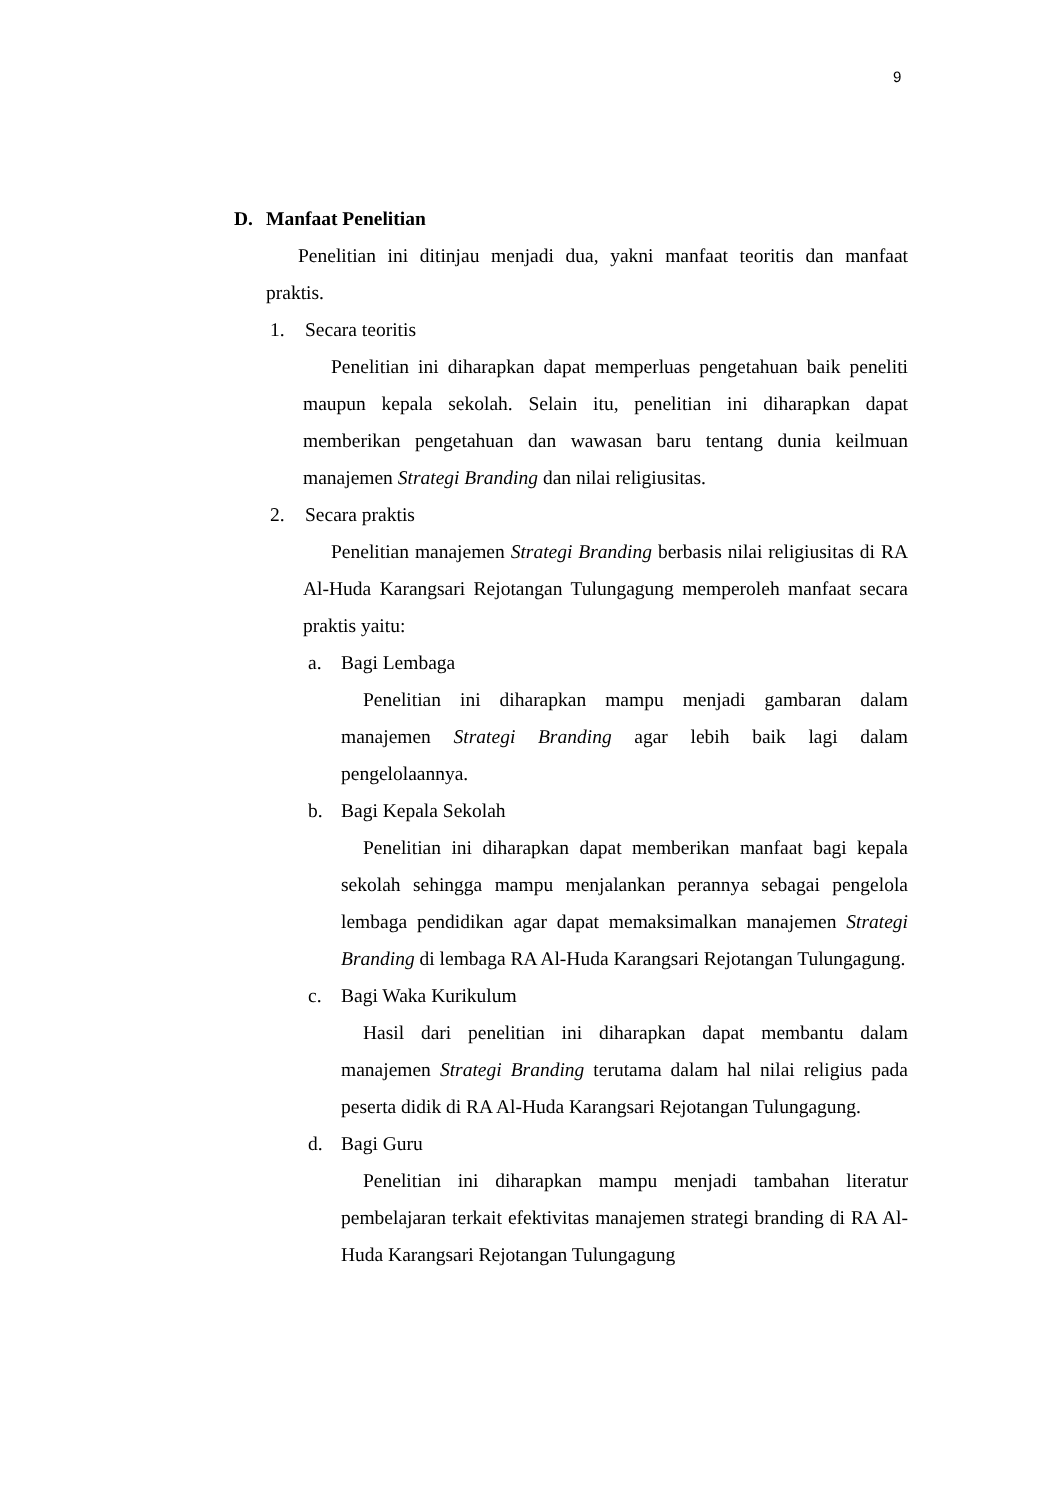9
D. Manfaat Penelitian
Penelitian ini ditinjau menjadi dua, yakni manfaat teoritis dan manfaat praktis.
1. Secara teoritis
Penelitian ini diharapkan dapat memperluas pengetahuan baik peneliti maupun kepala sekolah. Selain itu, penelitian ini diharapkan dapat memberikan pengetahuan dan wawasan baru tentang dunia keilmuan manajemen Strategi Branding dan nilai religiusitas.
2. Secara praktis
Penelitian manajemen Strategi Branding berbasis nilai religiusitas di RA Al-Huda Karangsari Rejotangan Tulungagung memperoleh manfaat secara praktis yaitu:
a. Bagi Lembaga
Penelitian ini diharapkan mampu menjadi gambaran dalam manajemen Strategi Branding agar lebih baik lagi dalam pengelolaannya.
b. Bagi Kepala Sekolah
Penelitian ini diharapkan dapat memberikan manfaat bagi kepala sekolah sehingga mampu menjalankan perannya sebagai pengelola lembaga pendidikan agar dapat memaksimalkan manajemen Strategi Branding di lembaga RA Al-Huda Karangsari Rejotangan Tulungagung.
c. Bagi Waka Kurikulum
Hasil dari penelitian ini diharapkan dapat membantu dalam manajemen Strategi Branding terutama dalam hal nilai religius pada peserta didik di RA Al-Huda Karangsari Rejotangan Tulungagung.
d. Bagi Guru
Penelitian ini diharapkan mampu menjadi tambahan literatur pembelajaran terkait efektivitas manajemen strategi branding di RA Al-Huda Karangsari Rejotangan Tulungagung